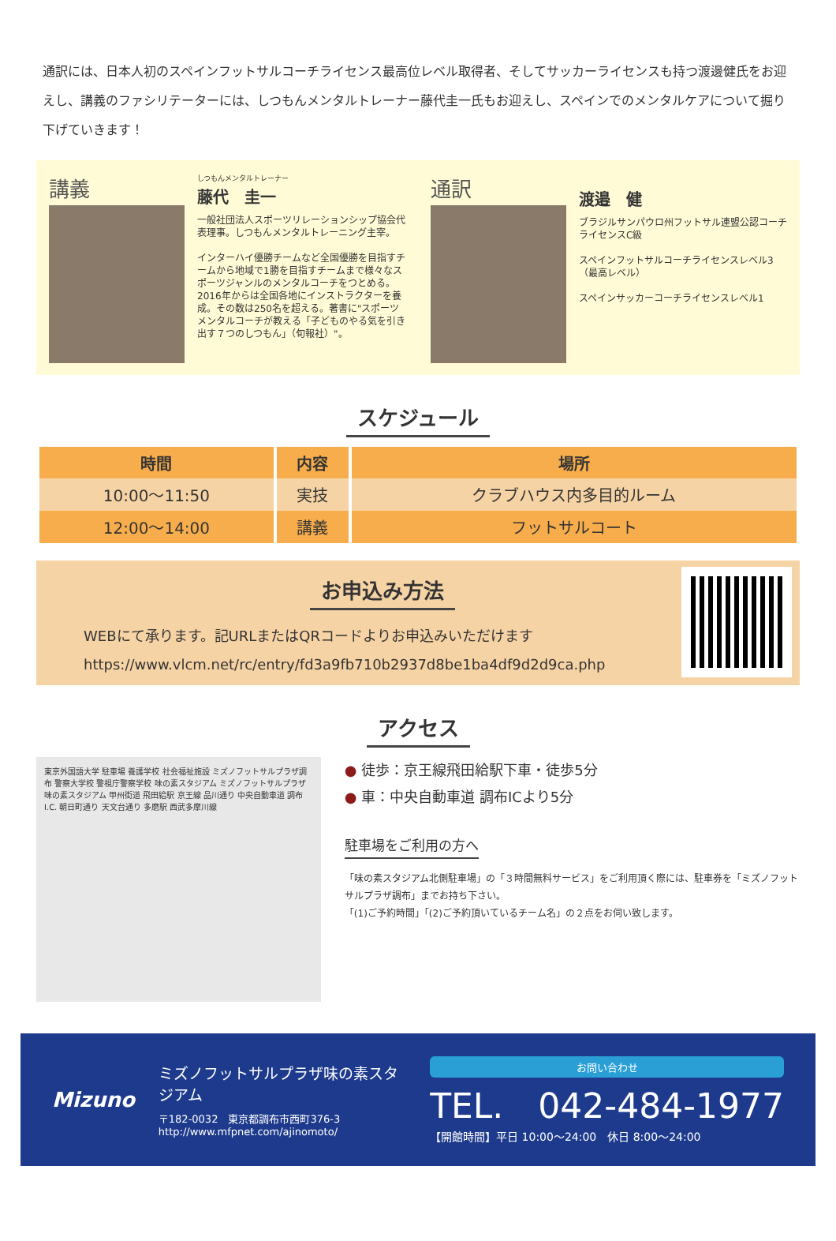通訳には、日本人初のスペインフットサルコーチライセンス最高位レベル取得者、そしてサッカーライセンスも持つ渡邊健氏をお迎えし、講義のファシリテーターには、しつもんメンタルトレーナー藤代圭一氏もお迎えし、スペインでのメンタルケアについて掘り下げていきます！
講義
しつもんメンタルトレーナー
藤代　圭一
一般社団法人スポーツリレーションシップ協会代表理事。しつもんメンタルトレーニング主宰。
インターハイ優勝チームなど全国優勝を目指すチームから地域で1勝を目指すチームまで様々なスポーツジャンルのメンタルコーチをつとめる。2016年からは全国各地にインストラクターを養成。その数は250名を超える。著書に"スポーツメンタルコーチが教える「子どものやる気を引き出す７つのしつもん」（旬報社）"。
通訳
渡邉　健
ブラジルサンパウロ州フットサル連盟公認コーチライセンスC級
スペインフットサルコーチライセンスレベル3（最高レベル）
スペインサッカーコーチライセンスレベル1
スケジュール
| 時間 | 内容 | 場所 |
| --- | --- | --- |
| 10:00～11:50 | 実技 | クラブハウス内多目的ルーム |
| 12:00～14:00 | 講義 | フットサルコート |
お申込み方法
WEBにて承ります。記URLまたはQRコードよりお申込みいただけます
https://www.vlcm.net/rc/entry/fd3a9fb710b2937d8be1ba4df9d2d9ca.php
アクセス
東京外国語大学 駐車場 養護学校 社会福祉施設 ミズノフットサルプラザ調布 警察大学校 警視庁警察学校 味の素スタジアム ミズノフットサルプラザ味の素スタジアム 甲州街道 飛田給駅 京王線 品川通り 中央自動車道 調布I.C. 朝日町通り 天文台通り 多磨駅 西武多摩川線
● 徒歩：京王線飛田給駅下車・徒歩5分
● 車：中央自動車道 調布ICより5分
駐車場をご利用の方へ
「味の素スタジアム北側駐車場」の「３時間無料サービス」をご利用頂く際には、駐車券を「ミズノフットサルプラザ調布」までお持ち下さい。
「(1)ご予約時間」「(2)ご予約頂いているチーム名」の２点をお伺い致します。
Mizuno
ミズノフットサルプラザ味の素スタジアム
〒182-0032　東京都調布市西町376-3
http://www.mfpnet.com/ajinomoto/
お問い合わせ
TEL.　042-484-1977
【開館時間】平日 10:00～24:00　休日 8:00～24:00